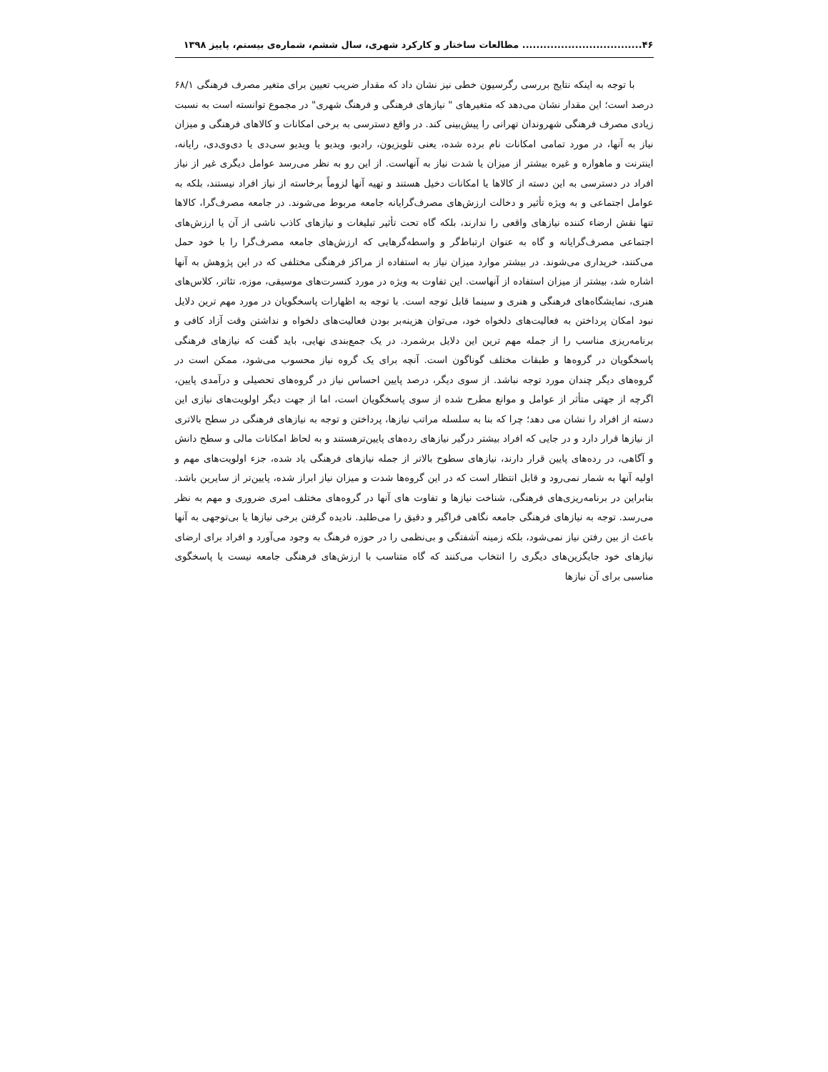۴۶.................................. مطالعات ساختار و کارکرد شهری، سال ششم، شماره‌ی بیستم، پاییز ۱۳۹۸
با توجه به اینکه نتایج بررسی رگرسیون خطی نیز نشان داد که مقدار ضریب تعیین برای متغیر مصرف فرهنگی ۶۸/۱ درصد است؛ این مقدار نشان می‌دهد که متغیرهای " نیازهای فرهنگی و فرهنگ شهری" در مجموع توانسته است به نسبت زیادی مصرف فرهنگی شهروندان تهرانی را پیش‌بینی کند. در واقع دسترسی به برخی امکانات و کالاهای فرهنگی و میزان نیاز به آنها، در مورد تمامی امکانات نام برده شده، یعنی تلویزیون، رادیو، ویدیو یا ویدیو سی‌دی یا دی‌وی‌دی، رایانه، اینترنت و ماهواره و غیره بیشتر از میزان یا شدت نیاز به آنهاست. از این رو به نظر می‌رسد عوامل دیگری غیر از نیاز افراد در دسترسی به این دسته از کالاها یا امکانات دخیل هستند و تهیه آنها لزوماً برخاسته از نیاز افراد نیستند، بلکه به عوامل اجتماعی و به ویژه تأثیر و دخالت ارزش‌های مصرف‌گرایانه جامعه مربوط می‌شوند. در جامعه مصرف‌گرا، کالاها تنها نقش ارضاء کننده نیازهای واقعی را ندارند، بلکه گاه تحت تأثیر تبلیغات و نیازهای کاذب ناشی از آن یا ارزش‌های اجتماعی مصرف‌گرایانه و گاه به عنوان ارتباط‌گر و واسطه‌گرهایی که ارزش‌های جامعه مصرف‌گرا را با خود حمل می‌کنند، خریداری می‌شوند. در بیشتر موارد میزان نیاز به استفاده از مراکز فرهنگی مختلفی که در این پژوهش به آنها اشاره شد، بیشتر از میزان استفاده از آنهاست. این تفاوت به ویژه در مورد کنسرت‌های موسیقی، موزه، تئاتر، کلاس‌های هنری، نمایشگاه‌های فرهنگی و هنری و سینما قابل توجه است. با توجه به اظهارات پاسخگویان در مورد مهم ترین دلایل نبود امکان پرداختن به فعالیت‌های دلخواه خود، می‌توان هزینه‌بر بودن فعالیت‌های دلخواه و نداشتن وقت آزاد کافی و برنامه‌ریزی مناسب را از جمله مهم ترین این دلایل برشمرد. در یک جمع‌بندی نهایی، باید گفت که نیازهای فرهنگی پاسخگویان در گروه‌ها و طبقات مختلف گوناگون است. آنچه برای یک گروه نیاز محسوب می‌شود، ممکن است در گروه‌های دیگر چندان مورد توجه نباشد. از سوی دیگر، درصد پایین احساس نیاز در گروه‌های تحصیلی و درآمدی پایین، اگرچه از جهتی متأثر از عوامل و موانع مطرح شده از سوی پاسخگویان است، اما از جهت دیگر اولویت‌های نیازی این دسته از افراد را نشان می دهد؛ چرا که بنا به سلسله مراتب نیازها، پرداختن و توجه به نیازهای فرهنگی در سطح بالاتری از نیازها قرار دارد و در جایی که افراد بیشتر درگیر نیازهای رده‌های پایین‌ترهستند و به لحاظ امکانات مالی و سطح دانش و آگاهی، در رده‌های پایین قرار دارند، نیازهای سطوح بالاتر از جمله نیازهای فرهنگی یاد شده، جزء اولویت‌های مهم و اولیه آنها به شمار نمی‌رود و قابل انتظار است که در این گروه‌ها شدت و میزان نیاز ابراز شده، پایین‌تر از سایرین باشد. بنابراین در برنامه‌ریزی‌های فرهنگی، شناخت نیازها و تفاوت های آنها در گروه‌های مختلف امری ضروری و مهم به نظر می‌رسد. توجه به نیازهای فرهنگی جامعه نگاهی فراگیر و دقیق را می‌طلبد. نادیده گرفتن برخی نیازها یا بی‌توجهی به آنها باعث از بین رفتن نیاز نمی‌شود، بلکه زمینه آشفتگی و بی‌نظمی را در حوزه فرهنگ به وجود می‌آورد و افراد برای ارضای نیازهای خود جایگزین‌های دیگری را انتخاب می‌کنند که گاه متناسب با ارزش‌های فرهنگی جامعه نیست یا پاسخگوی مناسبی برای آن نیازها